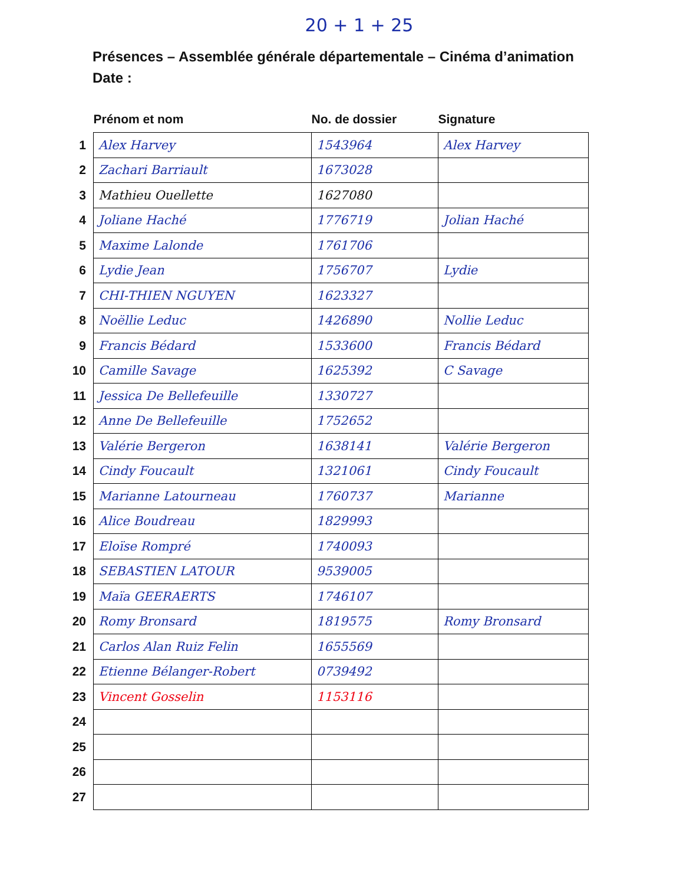20 + 1 + 25
Présences – Assemblée générale départementale – Cinéma d’animation
Date :
| | Prénom et nom | No. de dossier | Signature |
| --- | --- | --- | --- |
| 1 | Alex Harvey | 1543964 | Alex Harvey |
| 2 | Zachari Barriault | 1673028 | |
| 3 | Mathieu Ouellette | 1627080 | |
| 4 | Joliane Haché | 1776719 | Jolian Haché |
| 5 | Maxime Lalonde | 1761706 | |
| 6 | Lydie Jean | 1756707 | Lydie |
| 7 | CHI-THIEN NGUYEN | 1623327 | |
| 8 | Noëllie Leduc | 1426890 | Nollie Leduc |
| 9 | Francis Bédard | 1533600 | Francis Bédard |
| 10 | Camille Savage | 1625392 | C Savage |
| 11 | Jessica De Bellefeuille | 1330727 | |
| 12 | Anne De Bellefeuille | 1752652 | |
| 13 | Valérie Bergeron | 1638141 | Valérie Bergeron |
| 14 | Cindy Foucault | 1321061 | Cindy Foucault |
| 15 | Marianne Latourneau | 1760737 | Marianne |
| 16 | Alice Boudreau | 1829993 | |
| 17 | Eloïse Rompré | 1740093 | |
| 18 | SEBASTIEN LATOUR | 9539005 | |
| 19 | Maïa GEERAERTS | 1746107 | |
| 20 | Romy Bronsard | 1819575 | Romy Bronsard |
| 21 | Carlos Alan Ruiz Felin | 1655569 | |
| 22 | Etienne Bélanger-Robert | 0739492 | |
| 23 | Vincent Gosselin | 1153116 | |
| 24 | | | |
| 25 | | | |
| 26 | | | |
| 27 | | | |